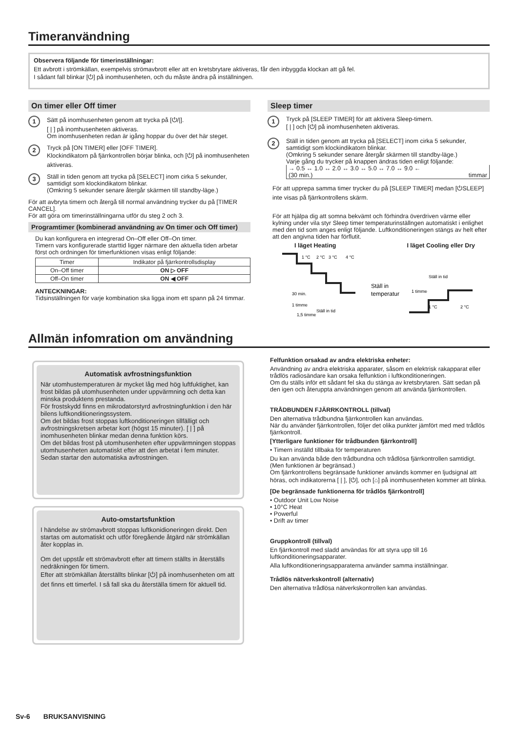Timeranvändning
Observera följande för timerinställningar:
Ett avbrott i strömkällan, exempelvis strömavbrott eller att en kretsbrytare aktiveras, får den inbyggda klockan att gå fel.
I sådant fall blinkar [⏻] på inomhusenheten, och du måste ändra på inställningen.
On timer eller Off timer
1
Sätt på inomhusenheten genom att trycka på [⏻/|].
[ | ] på inomhusenheten aktiveras.
Om inomhusenheten redan är igång hoppar du över det här steget.
2
Tryck på [ON TIMER] eller [OFF TIMER].
Klockindikatorn på fjärrkontrollen börjar blinka, och [⏻] på inomhusenheten aktiveras.
3
Ställ in tiden genom att trycka på [SELECT] inom cirka 5 sekunder, samtidigt som klockindikatorn blinkar.
(Omkring 5 sekunder senare återgår skärmen till standby-läge.)
För att avbryta timern och återgå till normal användning trycker du på [TIMER CANCEL].
För att göra om timerinställningarna utför du steg 2 och 3.
Programtimer (kombinerad användning av On timer och Off timer)
Du kan konfigurera en integrerad On–Off eller Off–On timer.
Timern vars konfigurerade starttid ligger närmare den aktuella tiden arbetar först och ordningen för timerfunktionen visas enligt följande:
| Timer | Indikator på fjärrkontrollsdisplay |
| --- | --- |
| On–Off timer | ON ▷ OFF |
| Off–On timer | ON ◀ OFF |
ANTECKNINGAR:
Tidsinställningen för varje kombination ska ligga inom ett spann på 24 timmar.
Sleep timer
1
Tryck på [SLEEP TIMER] för att aktivera Sleep-timern.
[ | ] och [⏻] på inomhusenheten aktiveras.
2
Ställ in tiden genom att trycka på [SELECT] inom cirka 5 sekunder, samtidigt som klockindikatorn blinkar.
(Omkring 5 sekunder senare återgår skärmen till standby-läge.)
Varje gång du trycker på knappen ändras tiden enligt följande:
→ 0.5 ↔ 1.0 ↔ 2.0 ↔ 3.0 ↔ 5.0 ↔ 7.0 ↔ 9.0 ←
(30 min.) timmar
För att upprepa samma timer trycker du på [SLEEP TIMER] medan [⏻SLEEP] inte visas på fjärrkontrollens skärm.
För att hjälpa dig att somna bekvämt och förhindra överdriven värme eller kylning under vila styr Sleep timer temperaturinställngen automatiskt i enlighet med den tid som anges enligt följande. Luftkonditioneringen stängs av helt efter att den angivna tiden har förflutit.
I läget Heating I läget Cooling eller Dry
1 °C
2 °C
3 °C
4 °C
30 min.
1 timme
1,5 timme
Ställ in tid
Ställ in
temperatur
Ställ in tid
1 timme
1 °C
2 °C
Allmän infomration om användning
Automatisk avfrostningsfunktion
När utomhustemperaturen är mycket låg med hög luftfuktighet, kan frost bildas på utomhusenheten under uppvärmning och detta kan minska produktens prestanda.
För frostskydd finns en mikrodatorstyrd avfrostningfunktion i den här bilens luftkonditioneringssystem.
Om det bildas frost stoppas luftkonditioneringen tillfälligt och avfrostningskretsen arbetar kort (högst 15 minuter). [ | ] på inomhusenheten blinkar medan denna funktion körs.
Om det bildas frost på utomhusenheten efter uppvärmningen stoppas utomhusenheten automatiskt efter att den arbetat i fem minuter. Sedan startar den automatiska avfrostningen.
Auto-omstartsfunktion
I händelse av strömavbrott stoppas luftkonidioneringen direkt. Den startas om automatiskt och utför föregående åtgärd när strömkällan åter kopplas in.
Om det uppstår ett strömavbrott efter att timern ställts in återställs nedräkningen för timern.
Efter att strömkällan återställts blinkar [⏻] på inomhusenheten om att det finns ett timerfel. I så fall ska du återställa timern för aktuell tid.
Felfunktion orsakad av andra elektriska enheter:
Användning av andra elektriska apparater, såsom en elektrisk rakapparat eller trådlös radiosändare kan orsaka felfunktion i luftkonditioneringen.
Om du ställs inför ett sådant fel ska du stänga av kretsbrytaren. Sätt sedan på den igen och återuppta användningen genom att använda fjärrkontrollen.
TRÅDBUNDEN FJÄRRKONTROLL (tillval)
Den alternativa trådbundna fjärrkontrollen kan användas.
När du använder fjärrkontrollen, följer det olika punkter jämfört med med trådlös fjärrkontroll.
[Ytterligare funktioner för trådbunden fjärrkontroll]
• Timern inställd tillbaka för temperaturen
Du kan använda både den trådbundna och trådlösa fjärrkontrollen samtidigt. (Men funktionen är begränsad.)
Om fjärrkontrollens begränsade funktioner används kommer en ljudsignal att höras, och indikatorerna [ | ], [⏻], och [⌂] på inomhusenheten kommer att blinka.
[De begränsade funktionerna för trådlös fjärrkontroll]
• Outdoor Unit Low Noise
• 10°C Heat
• Powerful
• Drift av timer
Gruppkontroll (tillval)
En fjärrkontroll med sladd användas för att styra upp till 16 luftkonditioneringsapparater.
Alla luftkonditioneringsapparaterna använder samma inställningar.
Trådlös nätverkskontroll (alternativ)
Den alternativa trådlösa nätverkskontrollen kan användas.
Sv-6 BRUKSANVISNING